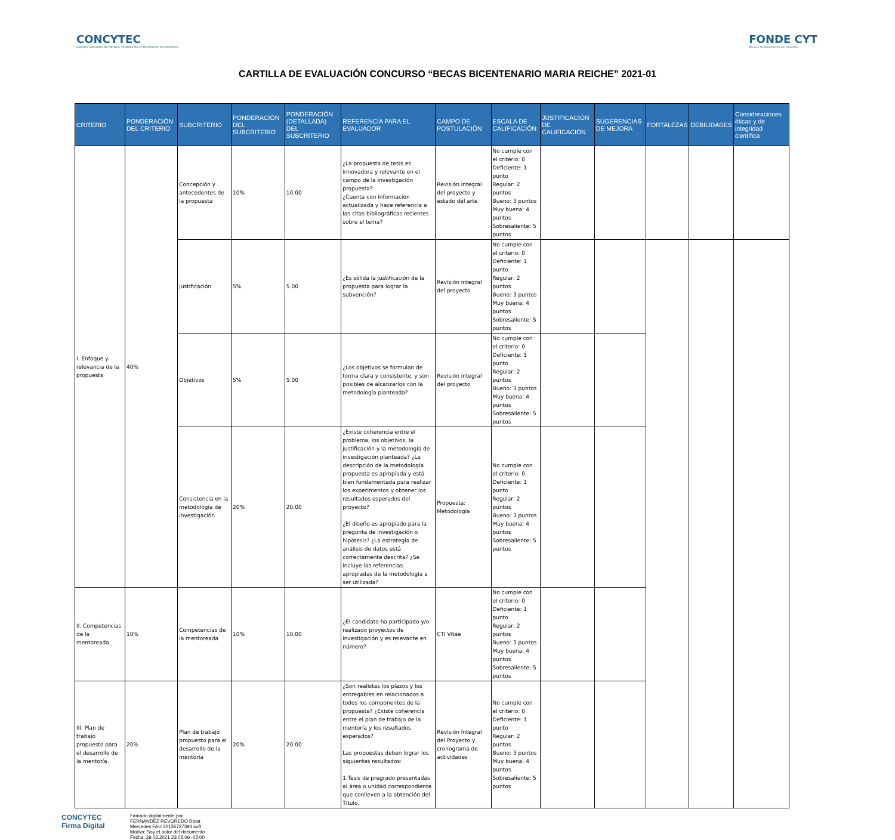CONCYTEC
CONSEJO NACIONAL DE CIENCIA, TECNOLOGÍA E INNOVACIÓN TECNOLÓGICA
FONDE CYT
Becas y financiamiento del Concytec
CARTILLA DE EVALUACIÓN CONCURSO “BECAS BICENTENARIO MARIA REICHE” 2021-01
| CRITERIO | PONDERACIÓN DEL CRITERIO | SUBCRITERIO | PONDERACIÓN DEL SUBCRITERIO | PONDERACIÓN (DETALLADA) DEL SUBCRITERIO | REFERENCIA PARA EL EVALUADOR | CAMPO DE POSTULACIÓN | ESCALA DE CALIFICACIÓN | JUSTIFICACIÓN DE CALIFICACIÓN | SUGERENCIAS DE MEJORA | FORTALEZAS | DEBILIDADES | Consideraciones éticas y de integridad científica |
| --- | --- | --- | --- | --- | --- | --- | --- | --- | --- | --- | --- | --- |
| I. Enfoque y relevancia de la propuesta | 40% | Concepción y antecedentes de la propuesta | 10% | 10.00 | ¿La propuesta de tesis es innovadora y relevante en el campo de la investigación propuesta? ¿Cuenta con información actualizada y hace referencia a las citas bibliográficas recientes sobre el tema? | Revisión integral del proyecto y estado del arte | No cumple con el criterio: 0 Deficiente: 1 punto Regular: 2 puntos Bueno: 3 puntos Muy buena: 4 puntos Sobresaliente: 5 puntos | | | | | |
| | | Justificación | 5% | 5.00 | ¿Es sólida la justificación de la propuesta para lograr la subvención? | Revisión integral del proyecto | No cumple con el criterio: 0 Deficiente: 1 punto Regular: 2 puntos Bueno: 3 puntos Muy buena: 4 puntos Sobresaliente: 5 puntos | | | | | |
| | | Objetivos | 5% | 5.00 | ¿Los objetivos se formulan de forma clara y consistente, y son posibles de alcanzarlos con la metodología planteada? | Revisión integral del proyecto | No cumple con el criterio: 0 Deficiente: 1 punto Regular: 2 puntos Bueno: 3 puntos Muy buena: 4 puntos Sobresaliente: 5 puntos | | | | | |
| | | Consistencia en la metodología de investigación | 20% | 20.00 | ¿Existe coherencia entre el problema, los objetivos, la justificación y la metodología de investigación planteada? ¿La descripción de la metodología propuesta es apropiada y está bien fundamentada para realizar los experimentos y obtener los resultados esperados del proyecto? ¿El diseño es apropiado para la pregunta de investigación o hipótesis? ¿La estrategia de análisis de datos está correctamente descrita? ¿Se incluye las referencias apropiadas de la metodología a ser utilizada? | Propuesta: Metodología | No cumple con el criterio: 0 Deficiente: 1 punto Regular: 2 puntos Bueno: 3 puntos Muy buena: 4 puntos Sobresaliente: 5 puntos | | | | | |
| II. Competencias de la mentoreada | 10% | Competencias de la mentoreada | 10% | 10.00 | ¿El candidato ha participado y/o realizado proyectos de investigación y es relevante en número? | CTI Vitae | No cumple con el criterio: 0 Deficiente: 1 punto Regular: 2 puntos Bueno: 3 puntos Muy buena: 4 puntos Sobresaliente: 5 puntos | | | | | |
| III. Plan de trabajo propuesto para el desarrollo de la mentoría. | 20% | Plan de trabajo propuesto para el desarrollo de la mentoría | 20% | 20.00 | ¿Son realistas los plazos y los entregables en relacionados a todos los componentes de la propuesta? ¿Existe coherencia entre el plan de trabajo de la mentoría y los resultados esperados? Las propuestas deben lograr los siguientes resultados: 1.Tesis de pregrado presentadas al área o unidad correspondiente que conlleven a la obtención del Título. | Revisión Integral del Proyecto y cronograma de actividades | No cumple con el criterio: 0 Deficiente: 1 punto Regular: 2 puntos Bueno: 3 puntos Muy buena: 4 puntos Sobresaliente: 5 puntos | | | | | |
CONCYTEC
Firma Digital
Firmado digitalmente por
FERNANDEZ REVOREDO Rosa
Mercedes FAU 20135727394 soft
Motivo: Soy el autor del documento
Fecha: 29.03.2021 23:05:06 -05:00